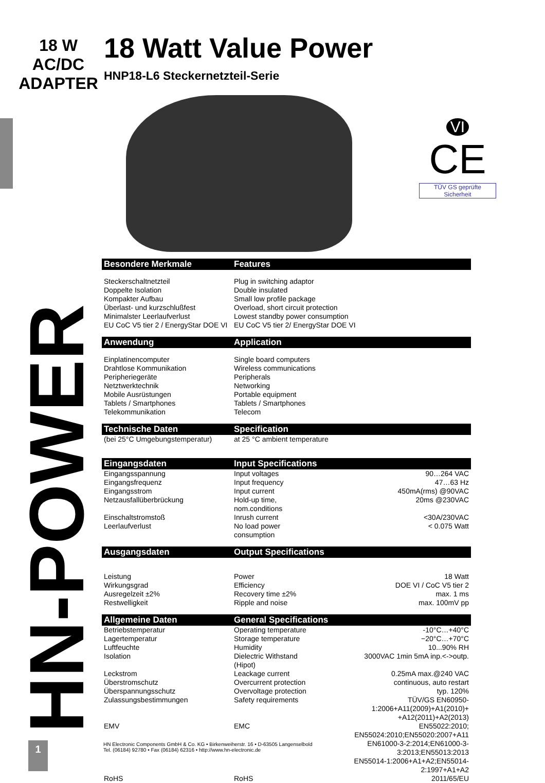18 W
AC/DC
ADAPTER
18 Watt Value Power
HNP18-L6 Steckernetzteil-Serie
VI
CE
TÜV GS geprüfte Sicherheit
HN-POWER
| Besondere Merkmale | Features | |
| --- | --- | --- |
| Steckerschaltnetzteil | Plug in switching adaptor | |
| Doppelte Isolation | Double insulated | |
| Kompakter Aufbau | Small low profile package | |
| Überlast- und kurzschlußfest | Overload, short circuit protection | |
| Minimalster Leerlaufverlust | Lowest standby power consumption | |
| EU CoC V5 tier 2 / EnergyStar DOE VI | EU CoC V5 tier 2/ EnergyStar DOE VI | |
| Anwendung | Application | |
| Einplatinencomputer | Single board computers | |
| Drahtlose Kommunikation | Wireless communications | |
| Peripheriegeräte | Peripherals | |
| Netztwerktechnik | Networking | |
| Mobile Ausrüstungen | Portable equipment | |
| Tablets / Smartphones | Tablets / Smartphones | |
| Telekommunikation | Telecom | |
| Technische Daten | Specification | |
| (bei 25°C Umgebungstemperatur) | at 25 °C ambient temperature | |
| Eingangsdaten | Input Specifications | |
| Eingangsspannung | Input voltages | 90…264 VAC |
| Eingangsfrequenz | Input frequency | 47…63 Hz |
| Eingangsstrom | Input current | 450mA(rms) @90VAC |
| Netzausfallüberbrückung | Hold-up time, nom.conditions | 20ms @230VAC |
| Einschaltstromstoß | Inrush current | <30A/230VAC |
| Leerlaufverlust | No load power consumption | < 0.075 Watt |
| Ausgangsdaten | Output Specifications | |
| Leistung | Power | 18 Watt |
| Wirkungsgrad | Efficiency | DOE VI / CoC V5 tier 2 |
| Ausregelzeit ±2% | Recovery time ±2% | max. 1 ms |
| Restwelligkeit | Ripple and noise | max. 100mV pp |
| Allgemeine Daten | General Specifications | |
| Betriebstemperatur | Operating temperature | -10°C…+40°C |
| Lagertemperatur | Storage temperature | −20°C…+70°C |
| Luftfeuchte | Humidity | 10...90% RH |
| Isolation | Dielectric Withstand (Hipot) | 3000VAC 1min 5mA inp.<->outp. |
| Leckstrom | Leackage current | 0.25mA max.@240 VAC |
| Überstromschutz | Overcurrent protection | continuous, auto restart |
| Überspannungsschutz | Overvoltage protection | typ. 120% |
| Zulassungsbestimmungen | Safety requirements | TÜV/GS EN60950-1:2006+A11(2009)+A1(2010)+ +A12(2011)+A2(2013) |
| EMV | EMC | EN55022:2010; EN55024:2010;EN55020:2007+A11 EN61000-3-2:2014;EN61000-3-3:2013;EN55013:2013 EN55014-1:2006+A1+A2;EN55014-2:1997+A1+A2 |
| RoHS | RoHS | 2011/65/EU |
HN Electronic Components GmbH & Co. KG • Birkenweiherstr. 16 • D-63505 Langenselbold
Tel. (06184) 92780 • Fax (06184) 62316 • http://www.hn-electronic.de
1